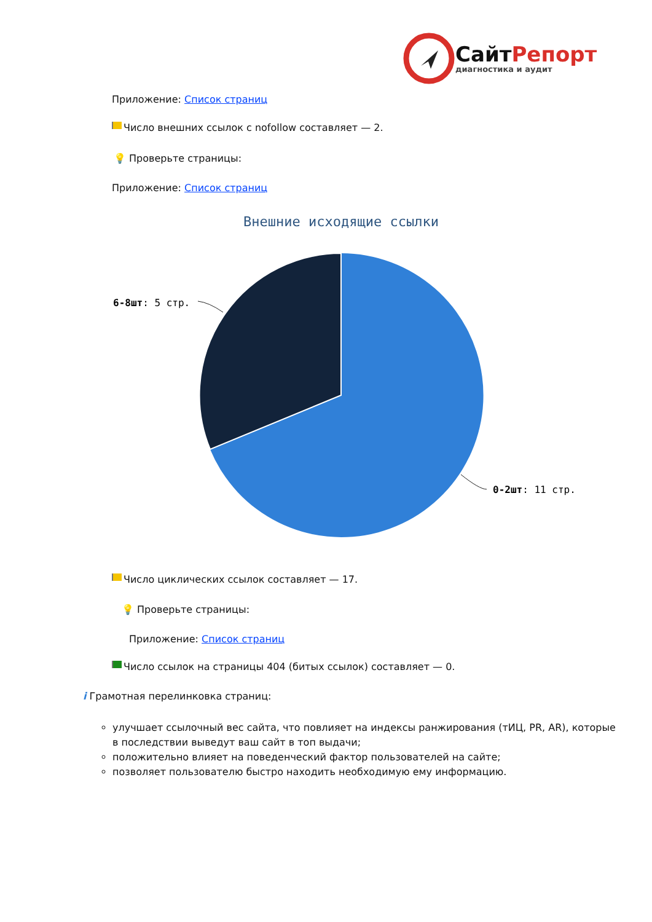СайтРепорт
диагностика и аудит
Приложение: Список страниц
Число внешних ссылок с nofollow составляет — 2.
💡 Проверьте страницы:
Приложение: Список страниц
Внешние исходящие ссылки
6-8шт: 5 стр.
0-2шт: 11 стр.
Число циклических ссылок составляет — 17.
💡 Проверьте страницы:
Приложение: Список страниц
Число ссылок на страницы 404 (битых ссылок) составляет — 0.
i Грамотная перелинковка страниц:
улучшает ссылочный вес сайта, что повлияет на индексы ранжирования (тИЦ, PR, AR), которые в последствии выведут ваш сайт в топ выдачи;
положительно влияет на поведенческий фактор пользователей на сайте;
позволяет пользователю быстро находить необходимую ему информацию.